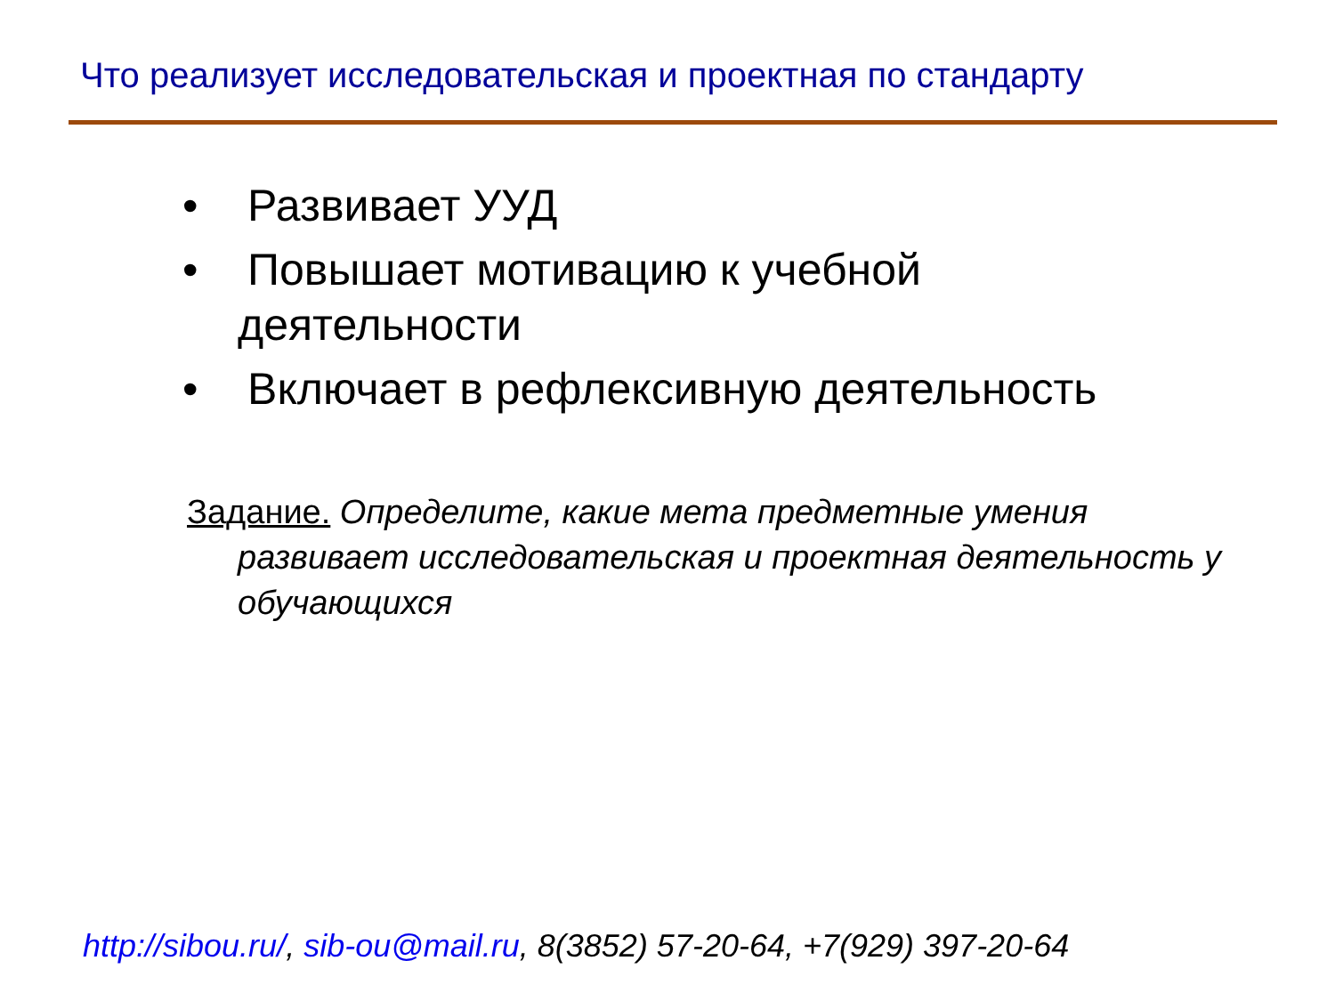Что реализует исследовательская и проектная по стандарту
• Развивает УУД
• Повышает мотивацию к учебной деятельности
• Включает в рефлексивную деятельность
Задание. Определите, какие мета предметные умения развивает исследовательская и проектная деятельность у обучающихся
http://sibou.ru/, sib-ou@mail.ru, 8(3852) 57-20-64, +7(929) 397-20-64